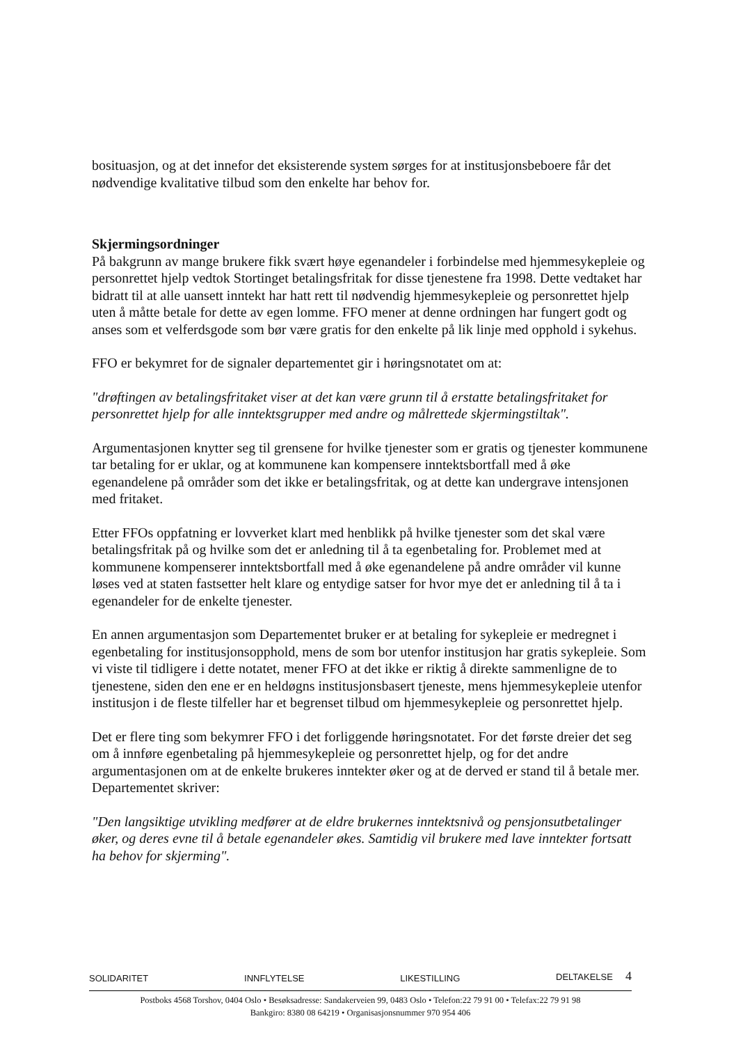bosituasjon, og at det innefor det eksisterende system sørges for at institusjonsbeboere får det nødvendige kvalitative tilbud som den enkelte har behov for.
Skjermingsordninger
På bakgrunn av mange brukere fikk svært høye egenandeler i forbindelse med hjemmesykepleie og personrettet hjelp vedtok Stortinget betalingsfritak for disse tjenestene fra 1998. Dette vedtaket har bidratt til at alle uansett inntekt har hatt rett til nødvendig hjemmesykepleie og personrettet hjelp uten å måtte betale for dette av egen lomme. FFO mener at denne ordningen har fungert godt og anses som et velferdsgode som bør være gratis for den enkelte på lik linje med opphold i sykehus.
FFO er bekymret for de signaler departementet gir i høringsnotatet om at:
"drøftingen av betalingsfritaket viser at det kan være grunn til å erstatte betalingsfritaket for personrettet hjelp for alle inntektsgrupper med andre og målrettede skjermingstiltak".
Argumentasjonen knytter seg til grensene for hvilke tjenester som er gratis og tjenester kommunene tar betaling for er uklar, og at kommunene kan kompensere inntektsbortfall med å øke egenandelene på områder som det ikke er betalingsfritak, og at dette kan undergrave intensjonen med fritaket.
Etter FFOs oppfatning er lovverket klart med henblikk på hvilke tjenester som det skal være betalingsfritak på og hvilke som det er anledning til å ta egenbetaling for. Problemet med at kommunene kompenserer inntektsbortfall med å øke egenandelene på andre områder vil kunne løses ved at staten fastsetter helt klare og entydige satser for hvor mye det er anledning til å ta i egenandeler for de enkelte tjenester.
En annen argumentasjon som Departementet bruker er at betaling for sykepleie er medregnet i egenbetaling for institusjonsopphold, mens de som bor utenfor institusjon har gratis sykepleie. Som vi viste til tidligere i dette notatet, mener FFO at det ikke er riktig å direkte sammenligne de to tjenestene, siden den ene er en heldøgns institusjonsbasert tjeneste, mens hjemmesykepleie utenfor institusjon i de fleste tilfeller har et begrenset tilbud om hjemmesykepleie og personrettet hjelp.
Det er flere ting som bekymrer FFO i det forliggende høringsnotatet. For det første dreier det seg om å innføre egenbetaling på hjemmesykepleie og personrettet hjelp, og for det andre argumentasjonen om at de enkelte brukeres inntekter øker og at de derved er stand til å betale mer. Departementet skriver:
"Den langsiktige utvikling medfører at de eldre brukernes inntektsnivå og pensjonsutbetalinger øker, og deres evne til å betale egenandeler økes. Samtidig vil brukere med lave inntekter fortsatt ha behov for skjerming".
SOLIDARITET INNFLYTELSE LIKESTILLING DELTAKELSE 4
Postboks 4568 Torshov, 0404 Oslo • Besøksadresse: Sandakerveien 99, 0483 Oslo • Telefon:22 79 91 00 • Telefax:22 79 91 98
Bankgiro: 8380 08 64219 • Organisasjonsnummer 970 954 406